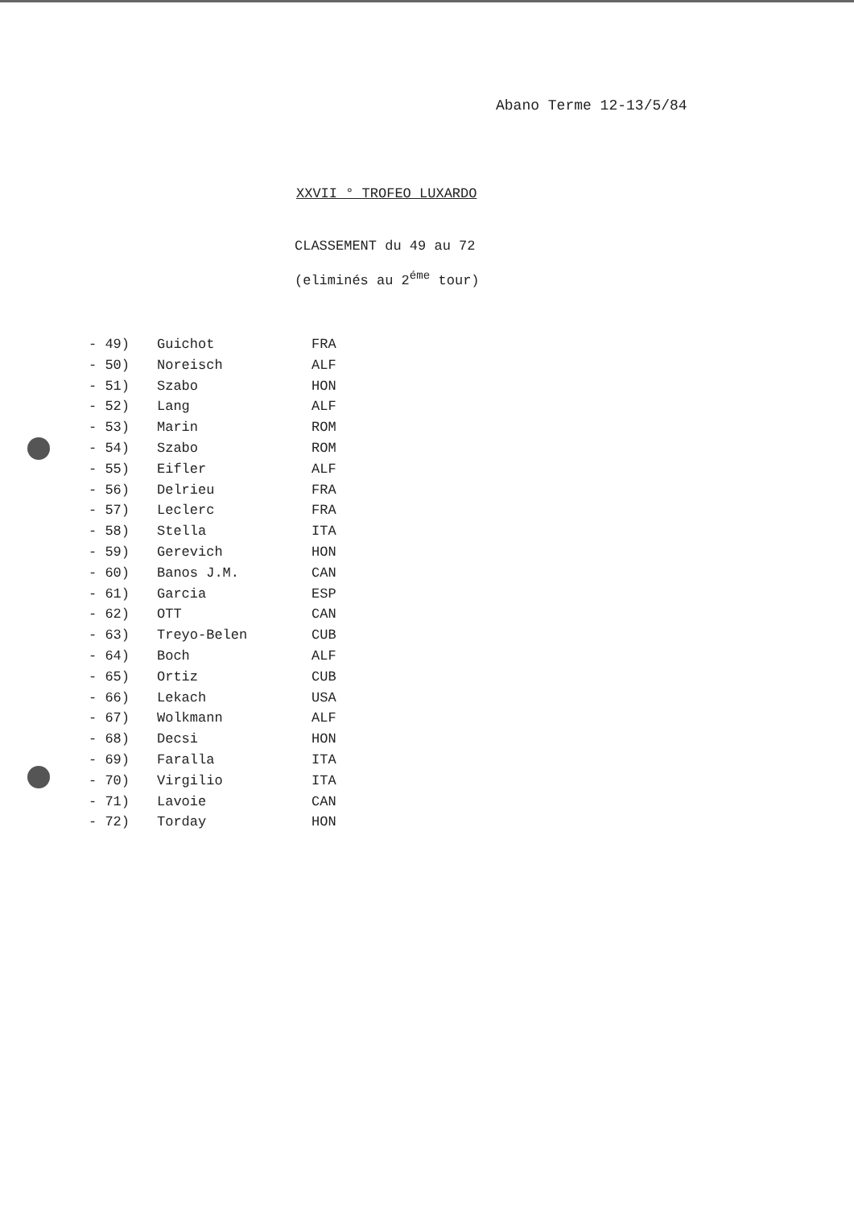Abano Terme 12-13/5/84
XXVII ° TROFEO LUXARDO
CLASSEMENT du 49 au 72
(eliminés au 2<sup>éme</sup> tour)
| - 49) | Guichot | FRA |
| - 50) | Noreisch | ALF |
| - 51) | Szabo | HON |
| - 52) | Lang | ALF |
| - 53) | Marin | ROM |
| - 54) | Szabo | ROM |
| - 55) | Eifler | ALF |
| - 56) | Delrieu | FRA |
| - 57) | Leclerc | FRA |
| - 58) | Stella | ITA |
| - 59) | Gerevich | HON |
| - 60) | Banos J.M. | CAN |
| - 61) | Garcia | ESP |
| - 62) | OTT | CAN |
| - 63) | Treyo-Belen | CUB |
| - 64) | Boch | ALF |
| - 65) | Ortiz | CUB |
| - 66) | Lekach | USA |
| - 67) | Wolkmann | ALF |
| - 68) | Decsi | HON |
| - 69) | Faralla | ITA |
| - 70) | Virgilio | ITA |
| - 71) | Lavoie | CAN |
| - 72) | Torday | HON |